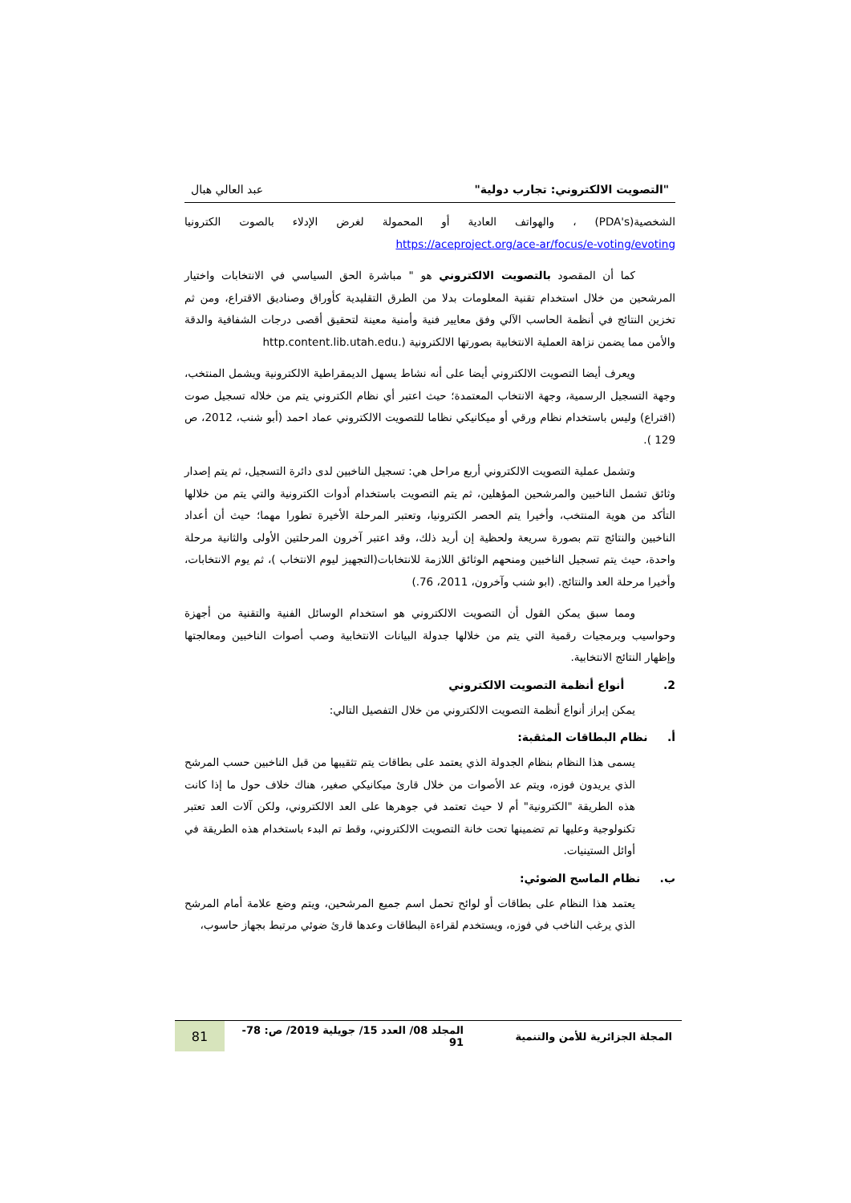"التصويت الالكتروني: تجارب دولية" عبد العالي هبال
الشخصية(PDA's) ، والهواتف العادية أو المحمولة لغرض الإدلاء بالصوت الكترونيا https://aceproject.org/ace-ar/focus/e-voting/evoting
كما أن المقصود بالتصويت الالكتروني هو " مباشرة الحق السياسي في الانتخابات واختيار المرشحين من خلال استخدام تقنية المعلومات بدلا من الطرق التقليدية كأوراق وصناديق الاقتراع، ومن ثم تخزين النتائج في أنظمة الحاسب الآلي وفق معايير فنية وأمنية معينة لتحقيق أقصى درجات الشفافية والدقة والأمن مما يضمن نزاهة العملية الانتخابية بصورتها الالكترونية (.http.content.lib.utah.edu
ويعرف أيضا التصويت الالكتروني أيضا على أنه نشاط يسهل الديمقراطية الالكترونية ويشمل المنتخب، وجهة التسجيل الرسمية، وجهة الانتخاب المعتمدة؛ حيث اعتبر أي نظام الكتروني يتم من خلاله تسجيل صوت (اقتراع) وليس باستخدام نظام ورقي أو ميكانيكي نظاما للتصويت الالكتروني عماد احمد (أبو شنب، 2012، ص 129 ).
وتشمل عملية التصويت الالكتروني أربع مراحل هي: تسجيل الناخبين لدى دائرة التسجيل، ثم يتم إصدار وثائق تشمل الناخبين والمرشحين المؤهلين، ثم يتم التصويت باستخدام أدوات الكترونية والتي يتم من خلالها التأكد من هوية المنتخب، وأخيرا يتم الحصر الكترونيا، وتعتبر المرحلة الأخيرة تطورا مهما؛ حيث أن أعداد الناخبين والنتائج تتم بصورة سريعة ولحظية إن أريد ذلك، وقد اعتبر آخرون المرحلتين الأولى والثانية مرحلة واحدة، حيث يتم تسجيل الناخبين ومنحهم الوثائق اللازمة للانتخابات(التجهيز ليوم الانتخاب )، ثم يوم الانتخابات، وأخيرا مرحلة العد والنتائج. (ابو شنب وآخرون، 2011، 76.)
ومما سبق يمكن القول أن التصويت الالكتروني هو استخدام الوسائل الفنية والتقنية من أجهزة وحواسيب وبرمجيات رقمية التي يتم من خلالها جدولة البيانات الانتخابية وصب أصوات الناخبين ومعالجتها وإظهار النتائج الانتخابية.
2. أنواع أنظمة التصويت الالكتروني
يمكن إبراز أنواع أنظمة التصويت الالكتروني من خلال التفصيل التالي:
أ. نظام البطاقات المثقبة:
يسمى هذا النظام بنظام الجدولة الذي يعتمد على بطاقات يتم تثقيبها من قبل الناخبين حسب المرشح الذي يريدون فوزه، ويتم عد الأصوات من خلال قارئ ميكانيكي صغير، هناك خلاف حول ما إذا كانت هذه الطريقة "الكترونية" أم لا حيث تعتمد في جوهرها على العد الالكتروني، ولكن آلات العد تعتبر تكنولوجية وعليها تم تضمينها تحت خانة التصويت الالكتروني، وقط تم البدء باستخدام هذه الطريقة في أوائل الستينيات.
ب. نظام الماسح الضوئي:
يعتمد هذا النظام على بطاقات أو لوائح تحمل اسم جميع المرشحين، ويتم وضع علامة أمام المرشح الذي يرغب الناخب في فوزه، ويستخدم لقراءة البطاقات وعدها قارئ ضوئي مرتبط بجهاز حاسوب،
المجلة الجزائرية للأمن والتنمية المجلد 08/ العدد 15/ جويلية 2019/ ص: 78- 91 81